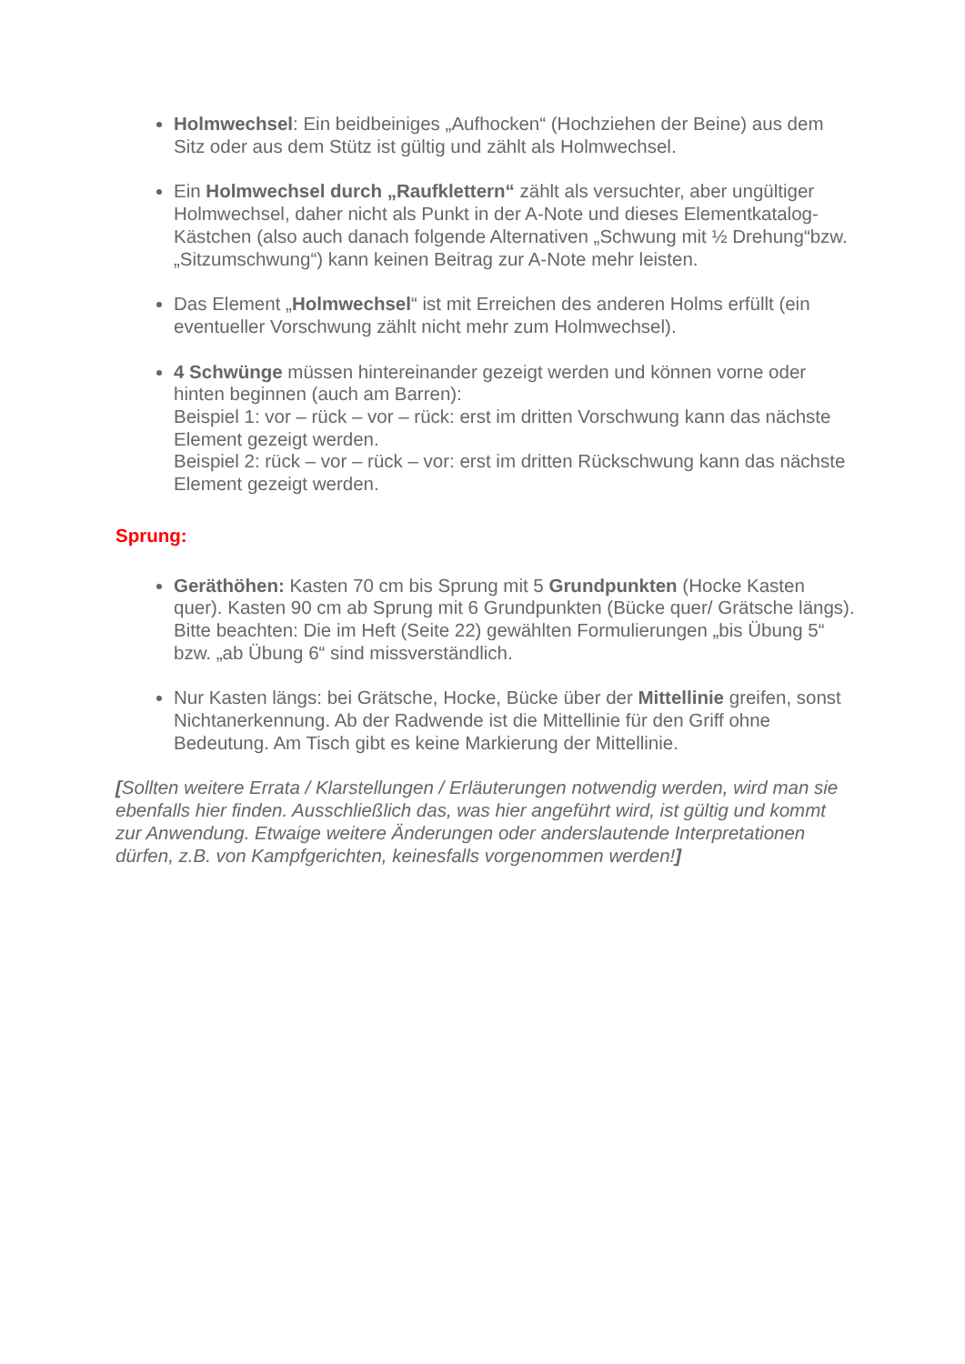Holmwechsel: Ein beidbeiniges „Aufhocken“ (Hochziehen der Beine) aus dem Sitz oder aus dem Stütz ist gültig und zählt als Holmwechsel.
Ein Holmwechsel durch „Raufklettern“ zählt als versuchter, aber ungültiger Holmwechsel, daher nicht als Punkt in der A-Note und dieses Elementkatalog-Kästchen (also auch danach folgende Alternativen „Schwung mit ½ Drehung“bzw. „Sitzumschwung“) kann keinen Beitrag zur A-Note mehr leisten.
Das Element „Holmwechsel“ ist mit Erreichen des anderen Holms erfüllt (ein eventueller Vorschwung zählt nicht mehr zum Holmwechsel).
4 Schwünge müssen hintereinander gezeigt werden und können vorne oder hinten beginnen (auch am Barren):
Beispiel 1: vor – rück – vor – rück: erst im dritten Vorschwung kann das nächste Element gezeigt werden.
Beispiel 2: rück – vor – rück – vor: erst im dritten Rückschwung kann das nächste Element gezeigt werden.
Sprung:
Geräthöhen: Kasten 70 cm bis Sprung mit 5 Grundpunkten (Hocke Kasten quer). Kasten 90 cm ab Sprung mit 6 Grundpunkten (Bücke quer/ Grätsche längs). Bitte beachten: Die im Heft (Seite 22) gewählten Formulierungen „bis Übung 5“ bzw. „ab Übung 6“ sind missverständlich.
Nur Kasten längs: bei Grätsche, Hocke, Bücke über der Mittellinie greifen, sonst Nichtanerkennung. Ab der Radwende ist die Mittellinie für den Griff ohne Bedeutung. Am Tisch gibt es keine Markierung der Mittellinie.
[Sollten weitere Errata / Klarstellungen / Erläuterungen notwendig werden, wird man sie ebenfalls hier finden. Ausschließlich das, was hier angeführt wird, ist gültig und kommt zur Anwendung. Etwaige weitere Änderungen oder anderslautende Interpretationen dürfen, z.B. von Kampfgerichten, keinesfalls vorgenommen werden!]